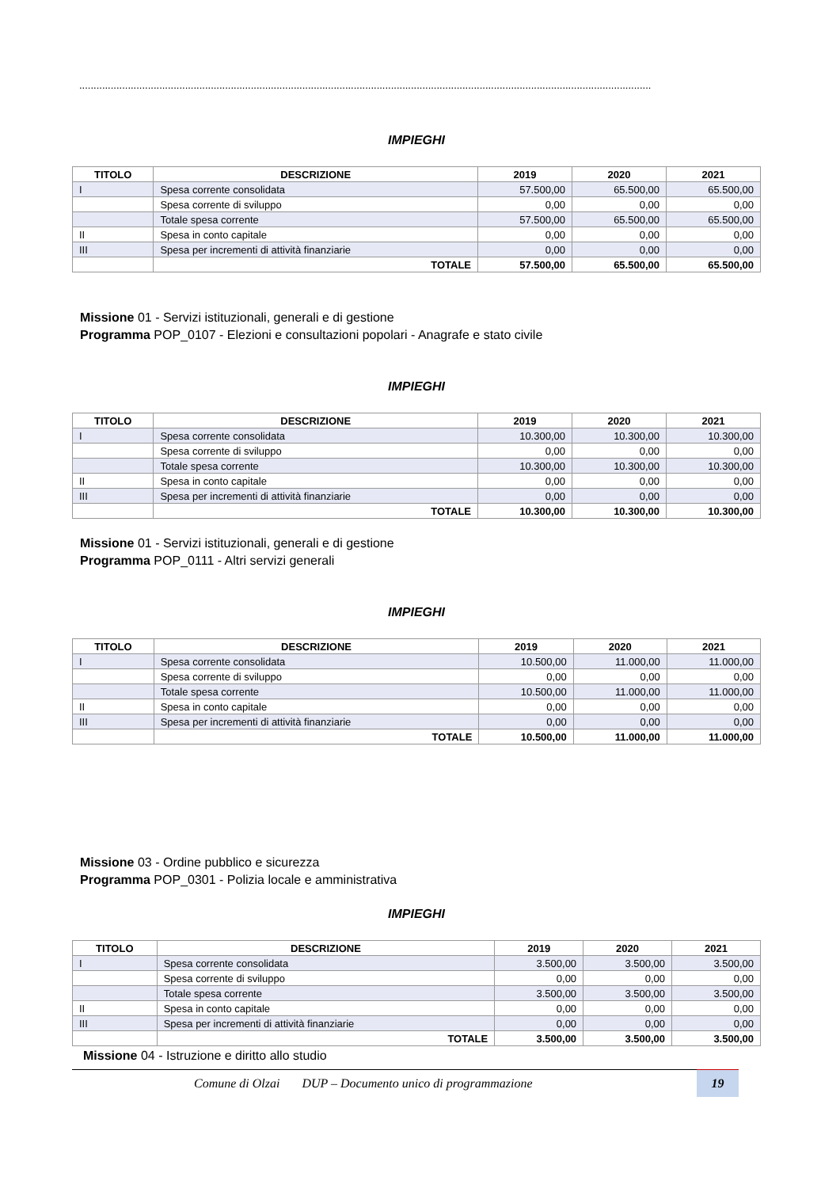........................................................................................................................................................................................................
IMPIEGHI
| TITOLO | DESCRIZIONE | 2019 | 2020 | 2021 |
| --- | --- | --- | --- | --- |
| I | Spesa corrente consolidata | 57.500,00 | 65.500,00 | 65.500,00 |
| | Spesa corrente di sviluppo | 0,00 | 0,00 | 0,00 |
| | Totale spesa corrente | 57.500,00 | 65.500,00 | 65.500,00 |
| II | Spesa in conto capitale | 0,00 | 0,00 | 0,00 |
| III | Spesa per incrementi di attività finanziarie | 0,00 | 0,00 | 0,00 |
| | TOTALE | 57.500,00 | 65.500,00 | 65.500,00 |
Missione 01 - Servizi istituzionali, generali e di gestione
Programma POP_0107 - Elezioni e consultazioni popolari - Anagrafe e stato civile
IMPIEGHI
| TITOLO | DESCRIZIONE | 2019 | 2020 | 2021 |
| --- | --- | --- | --- | --- |
| I | Spesa corrente consolidata | 10.300,00 | 10.300,00 | 10.300,00 |
| | Spesa corrente di sviluppo | 0,00 | 0,00 | 0,00 |
| | Totale spesa corrente | 10.300,00 | 10.300,00 | 10.300,00 |
| II | Spesa in conto capitale | 0,00 | 0,00 | 0,00 |
| III | Spesa per incrementi di attività finanziarie | 0,00 | 0,00 | 0,00 |
| | TOTALE | 10.300,00 | 10.300,00 | 10.300,00 |
Missione 01 - Servizi istituzionali, generali e di gestione
Programma POP_0111 - Altri servizi generali
IMPIEGHI
| TITOLO | DESCRIZIONE | 2019 | 2020 | 2021 |
| --- | --- | --- | --- | --- |
| I | Spesa corrente consolidata | 10.500,00 | 11.000,00 | 11.000,00 |
| | Spesa corrente di sviluppo | 0,00 | 0,00 | 0,00 |
| | Totale spesa corrente | 10.500,00 | 11.000,00 | 11.000,00 |
| II | Spesa in conto capitale | 0,00 | 0,00 | 0,00 |
| III | Spesa per incrementi di attività finanziarie | 0,00 | 0,00 | 0,00 |
| | TOTALE | 10.500,00 | 11.000,00 | 11.000,00 |
Missione 03 - Ordine pubblico e sicurezza
Programma POP_0301 - Polizia locale e amministrativa
IMPIEGHI
| TITOLO | DESCRIZIONE | 2019 | 2020 | 2021 |
| --- | --- | --- | --- | --- |
| I | Spesa corrente consolidata | 3.500,00 | 3.500,00 | 3.500,00 |
| | Spesa corrente di sviluppo | 0,00 | 0,00 | 0,00 |
| | Totale spesa corrente | 3.500,00 | 3.500,00 | 3.500,00 |
| II | Spesa in conto capitale | 0,00 | 0,00 | 0,00 |
| III | Spesa per incrementi di attività finanziarie | 0,00 | 0,00 | 0,00 |
| | TOTALE | 3.500,00 | 3.500,00 | 3.500,00 |
Missione 04 - Istruzione e diritto allo studio
Comune di Olzai DUP – Documento unico di programmazione 19